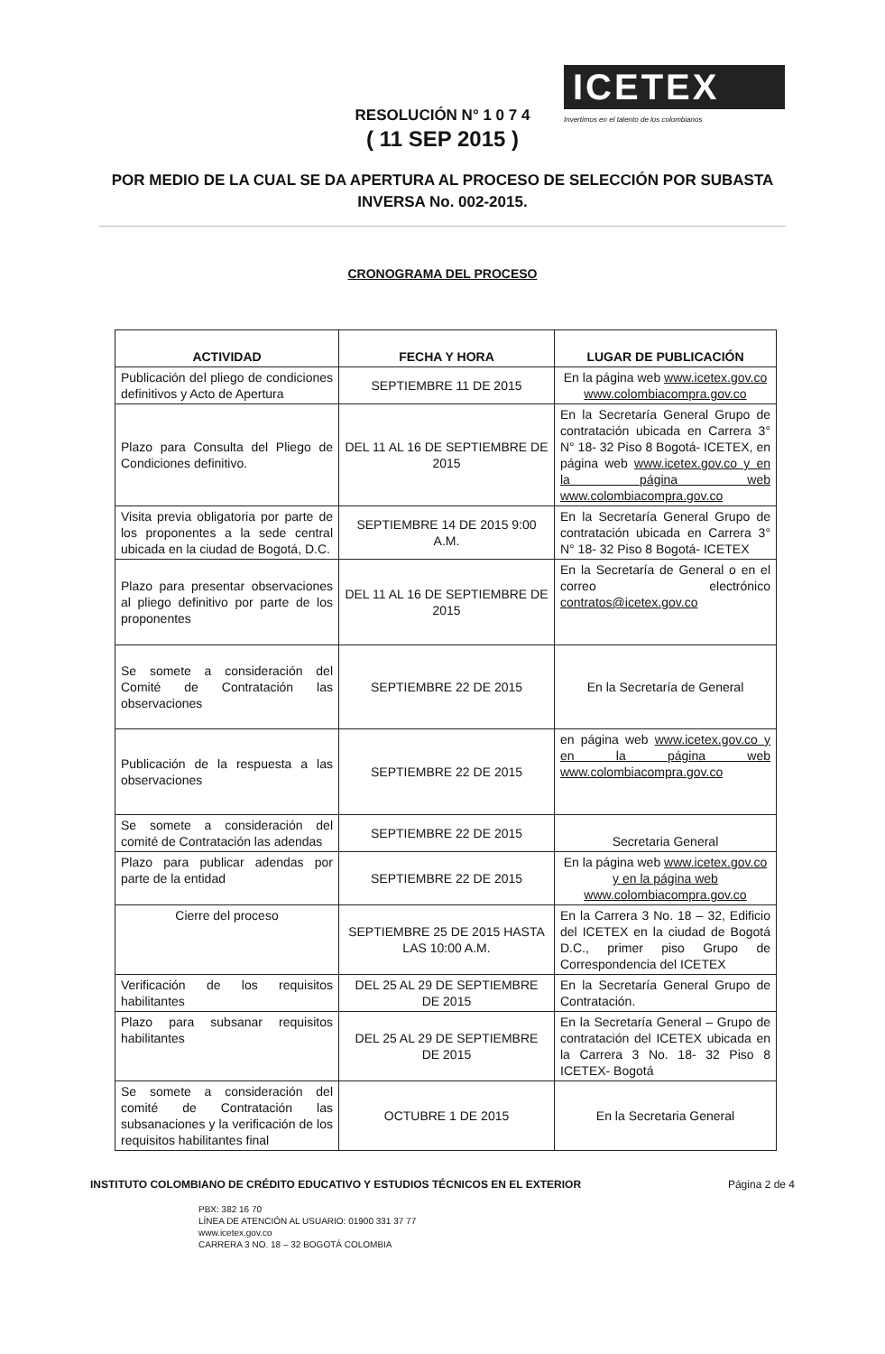ICETEX
Invertimos en el talento de los colombianos
RESOLUCIÓN N° 1 0 7 4
( 11 SEP 2015 )
POR MEDIO DE LA CUAL SE DA APERTURA AL PROCESO DE SELECCIÓN POR SUBASTA INVERSA No. 002-2015.
CRONOGRAMA DEL PROCESO
| ACTIVIDAD | FECHA Y HORA | LUGAR DE PUBLICACIÓN |
| --- | --- | --- |
| Publicación del pliego de condiciones definitivos y Acto de Apertura | SEPTIEMBRE 11 DE 2015 | En la página web www.icetex.gov.co www.colombiacompra.gov.co |
| Plazo para Consulta del Pliego de Condiciones definitivo. | DEL 11 AL 16 DE SEPTIEMBRE DE 2015 | En la Secretaría General Grupo de contratación ubicada en Carrera 3° N° 18- 32 Piso 8 Bogotá- ICETEX, en página web www.icetex.gov.co y en la página web www.colombiacompra.gov.co |
| Visita previa obligatoria por parte de los proponentes a la sede central ubicada en la ciudad de Bogotá, D.C. | SEPTIEMBRE 14 DE 2015 9:00 A.M. | En la Secretaría General Grupo de contratación ubicada en Carrera 3° N° 18- 32 Piso 8 Bogotá- ICETEX |
| Plazo para presentar observaciones al pliego definitivo por parte de los proponentes | DEL 11 AL 16 DE SEPTIEMBRE DE 2015 | En la Secretaría de General o en el correo electrónico contratos@icetex.gov.co |
| Se somete a consideración del Comité de Contratación las observaciones | SEPTIEMBRE 22 DE 2015 | En la Secretaría de General |
| Publicación de la respuesta a las observaciones | SEPTIEMBRE 22 DE 2015 | en página web www.icetex.gov.co y en la página web www.colombiacompra.gov.co |
| Se somete a consideración del comité de Contratación las adendas | SEPTIEMBRE 22 DE 2015 | Secretaria General |
| Plazo para publicar adendas por parte de la entidad | SEPTIEMBRE 22 DE 2015 | En la página web www.icetex.gov.co y en la página web www.colombiacompra.gov.co |
| Cierre del proceso | SEPTIEMBRE 25 DE 2015 HASTA LAS 10:00 A.M. | En la Carrera 3 No. 18 – 32, Edificio del ICETEX en la ciudad de Bogotá D.C., primer piso Grupo de Correspondencia del ICETEX |
| Verificación de los requisitos habilitantes | DEL 25 AL 29 DE SEPTIEMBRE DE 2015 | En la Secretaría General Grupo de Contratación. |
| Plazo para subsanar requisitos habilitantes | DEL 25 AL 29 DE SEPTIEMBRE DE 2015 | En la Secretaría General – Grupo de contratación del ICETEX ubicada en la Carrera 3 No. 18- 32 Piso 8 ICETEX- Bogotá |
| Se somete a consideración del comité de Contratación las subsanaciones y la verificación de los requisitos habilitantes final | OCTUBRE 1 DE 2015 | En la Secretaria General |
INSTITUTO COLOMBIANO DE CRÉDITO EDUCATIVO Y ESTUDIOS TÉCNICOS EN EL EXTERIOR Página 2 de 4
PBX: 382 16 70
LÍNEA DE ATENCIÓN AL USUARIO: 01900 331 37 77
www.icetex.gov.co
CARRERA 3 NO. 18 – 32 BOGOTÁ COLOMBIA